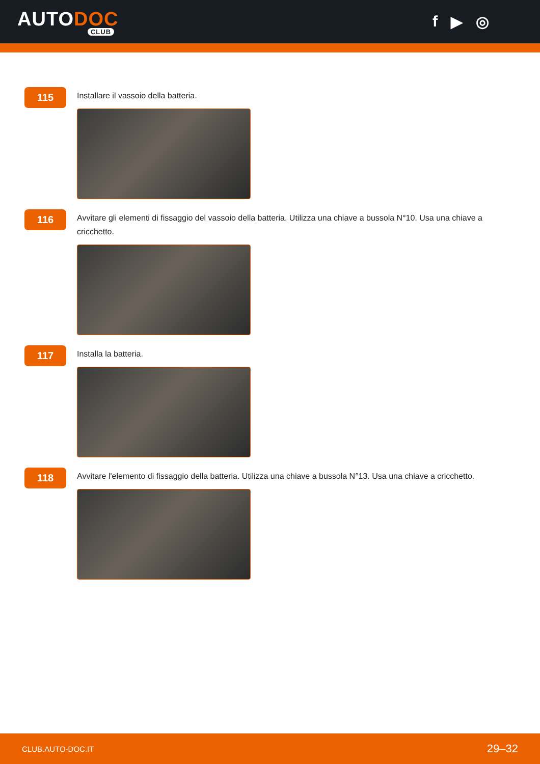AUTODOC
CLUB
f ▶ ◎
115
Installare il vassoio della batteria.
116
Avvitare gli elementi di fissaggio del vassoio della batteria. Utilizza una chiave a bussola N°10. Usa una chiave a cricchetto.
117
Installa la batteria.
118
Avvitare l'elemento di fissaggio della batteria. Utilizza una chiave a bussola N°13. Usa una chiave a cricchetto.
CLUB.AUTO-DOC.IT 29–32